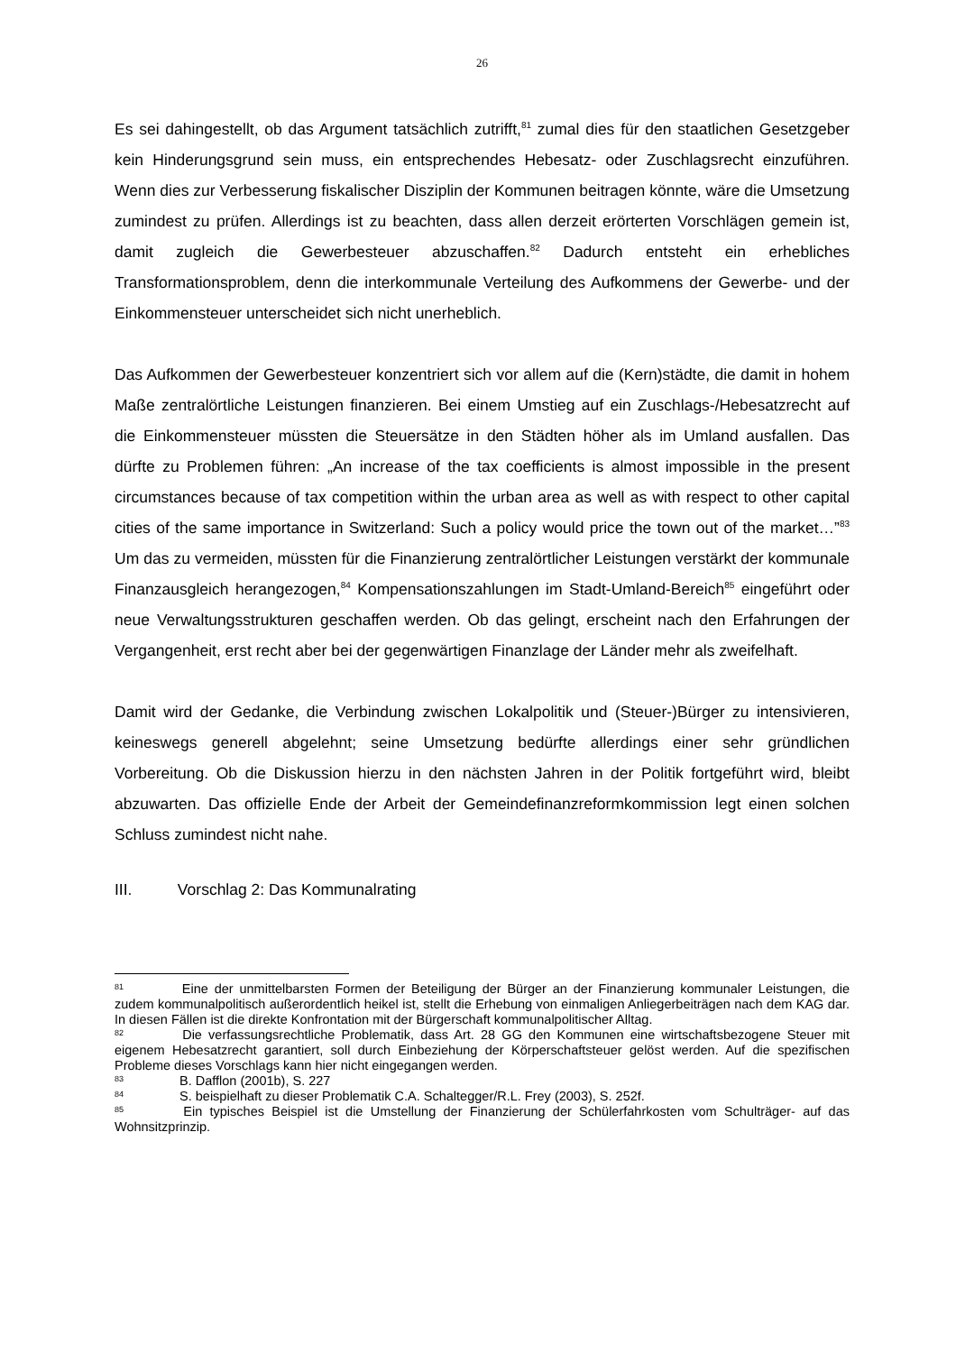26
Es sei dahingestellt, ob das Argument tatsächlich zutrifft,<sup>81</sup> zumal dies für den staatlichen Gesetzgeber kein Hinderungsgrund sein muss, ein entsprechendes Hebesatz- oder Zuschlagsrecht einzuführen. Wenn dies zur Verbesserung fiskalischer Disziplin der Kommunen beitragen könnte, wäre die Umsetzung zumindest zu prüfen. Allerdings ist zu beachten, dass allen derzeit erörterten Vorschlägen gemein ist, damit zugleich die Gewerbesteuer abzuschaffen.<sup>82</sup> Dadurch entsteht ein erhebliches Transformationsproblem, denn die interkommunale Verteilung des Aufkommens der Gewerbe- und der Einkommensteuer unterscheidet sich nicht unerheblich.
Das Aufkommen der Gewerbesteuer konzentriert sich vor allem auf die (Kern)städte, die damit in hohem Maße zentralörtliche Leistungen finanzieren. Bei einem Umstieg auf ein Zuschlags-/Hebesatzrecht auf die Einkommensteuer müssten die Steuersätze in den Städten höher als im Umland ausfallen. Das dürfte zu Problemen führen: „An increase of the tax coefficients is almost impossible in the present circumstances because of tax competition within the urban area as well as with respect to other capital cities of the same importance in Switzerland: Such a policy would price the town out of the market…”<sup>83</sup> Um das zu vermeiden, müssten für die Finanzierung zentralörtlicher Leistungen verstärkt der kommunale Finanzausgleich herangezogen,<sup>84</sup> Kompensationszahlungen im Stadt-Umland-Bereich<sup>85</sup> eingeführt oder neue Verwaltungsstrukturen geschaffen werden. Ob das gelingt, erscheint nach den Erfahrungen der Vergangenheit, erst recht aber bei der gegenwärtigen Finanzlage der Länder mehr als zweifelhaft.
Damit wird der Gedanke, die Verbindung zwischen Lokalpolitik und (Steuer-)Bürger zu intensivieren, keineswegs generell abgelehnt; seine Umsetzung bedürfte allerdings einer sehr gründlichen Vorbereitung. Ob die Diskussion hierzu in den nächsten Jahren in der Politik fortgeführt wird, bleibt abzuwarten. Das offizielle Ende der Arbeit der Gemeindefinanzreformkommission legt einen solchen Schluss zumindest nicht nahe.
III. Vorschlag 2: Das Kommunalrating
<sup>81</sup> Eine der unmittelbarsten Formen der Beteiligung der Bürger an der Finanzierung kommunaler Leistungen, die zudem kommunalpolitisch außerordentlich heikel ist, stellt die Erhebung von einmaligen Anliegerbeiträgen nach dem KAG dar. In diesen Fällen ist die direkte Konfrontation mit der Bürgerschaft kommunalpolitischer Alltag.
<sup>82</sup> Die verfassungsrechtliche Problematik, dass Art. 28 GG den Kommunen eine wirtschaftsbezogene Steuer mit eigenem Hebesatzrecht garantiert, soll durch Einbeziehung der Körperschaftsteuer gelöst werden. Auf die spezifischen Probleme dieses Vorschlags kann hier nicht eingegangen werden.
<sup>83</sup> B. Dafflon (2001b), S. 227
<sup>84</sup> S. beispielhaft zu dieser Problematik C.A. Schaltegger/R.L. Frey (2003), S. 252f.
<sup>85</sup> Ein typisches Beispiel ist die Umstellung der Finanzierung der Schülerfahrkosten vom Schulträger- auf das Wohnsitzprinzip.